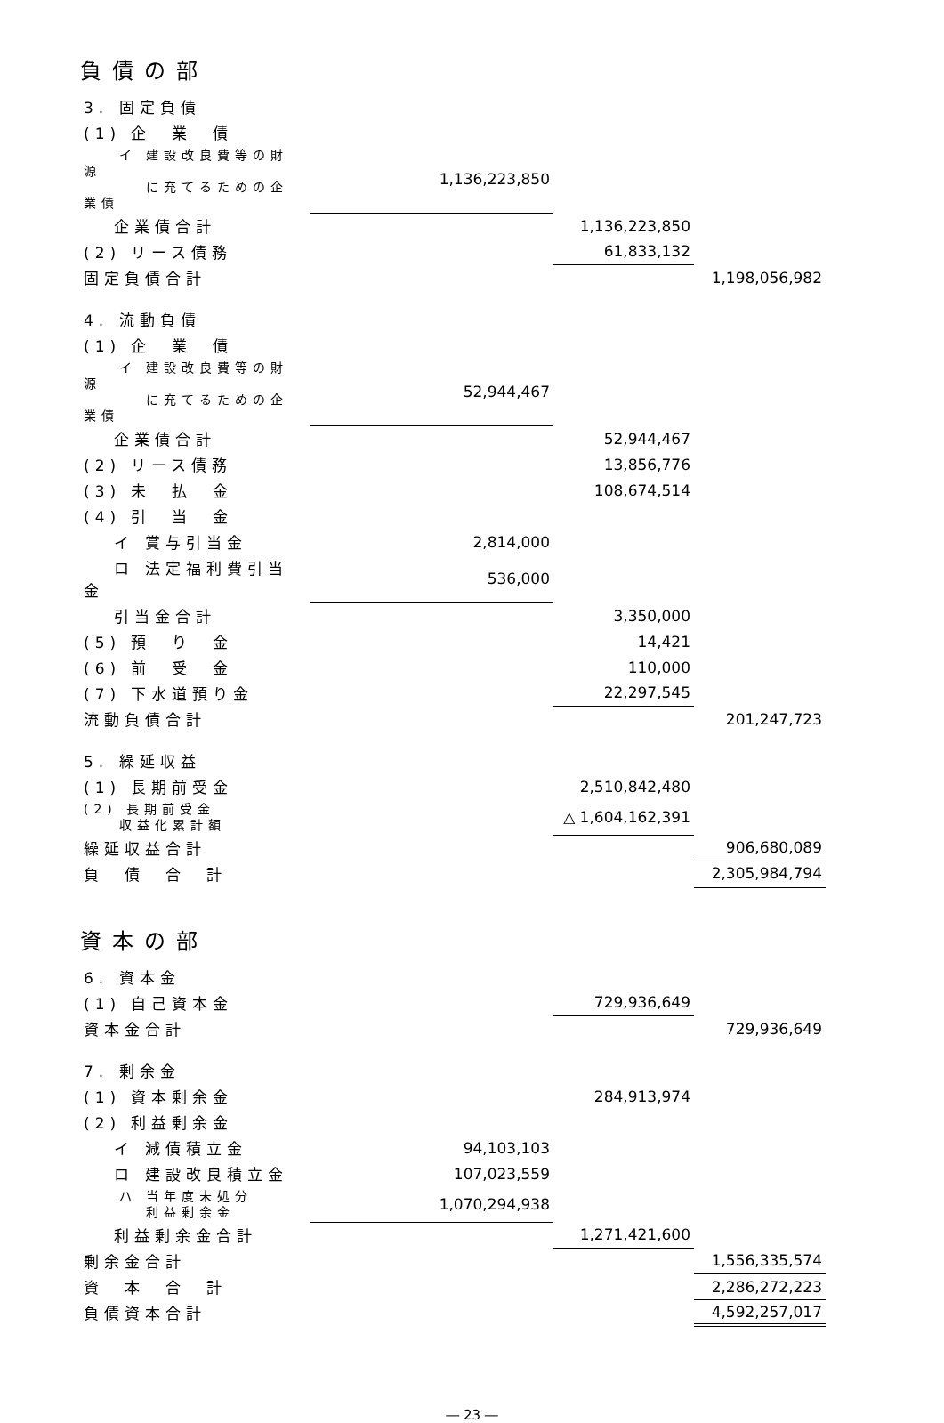負債の部
| 3. 固定負債 | | | |
| (1) 企 業 債 | | | |
| イ 建設改良費等の財源 に充てるための企業債 | 1,136,223,850 | | |
| 企業債合計 | | 1,136,223,850 | |
| (2) リース債務 | | 61,833,132 | |
| 固定負債合計 | | | 1,198,056,982 |
| 4. 流動負債 | | | |
| (1) 企 業 債 | | | |
| イ 建設改良費等の財源 に充てるための企業債 | 52,944,467 | | |
| 企業債合計 | | 52,944,467 | |
| (2) リース債務 | | 13,856,776 | |
| (3) 未 払 金 | | 108,674,514 | |
| (4) 引 当 金 | | | |
| イ 賞与引当金 | 2,814,000 | | |
| ロ 法定福利費引当金 | 536,000 | | |
| 引当金合計 | | 3,350,000 | |
| (5) 預 り 金 | | 14,421 | |
| (6) 前 受 金 | | 110,000 | |
| (7) 下水道預り金 | | 22,297,545 | |
| 流動負債合計 | | | 201,247,723 |
| 5. 繰延収益 | | | |
| (1) 長期前受金 | | 2,510,842,480 | |
| (2) 長期前受金 収益化累計額 | | △ 1,604,162,391 | |
| 繰延収益合計 | | | 906,680,089 |
| 負 債 合 計 | | | 2,305,984,794 |
資本の部
| 6. 資本金 | | | |
| (1) 自己資本金 | | 729,936,649 | |
| 資本金合計 | | | 729,936,649 |
| 7. 剰余金 | | | |
| (1) 資本剰余金 | | 284,913,974 | |
| (2) 利益剰余金 | | | |
| イ 減債積立金 | 94,103,103 | | |
| ロ 建設改良積立金 | 107,023,559 | | |
| ハ 当年度未処分 利益剰余金 | 1,070,294,938 | | |
| 利益剰余金合計 | | 1,271,421,600 | |
| 剰余金合計 | | | 1,556,335,574 |
| 資 本 合 計 | | | 2,286,272,223 |
| 負債資本合計 | | | 4,592,257,017 |
― 23 ―